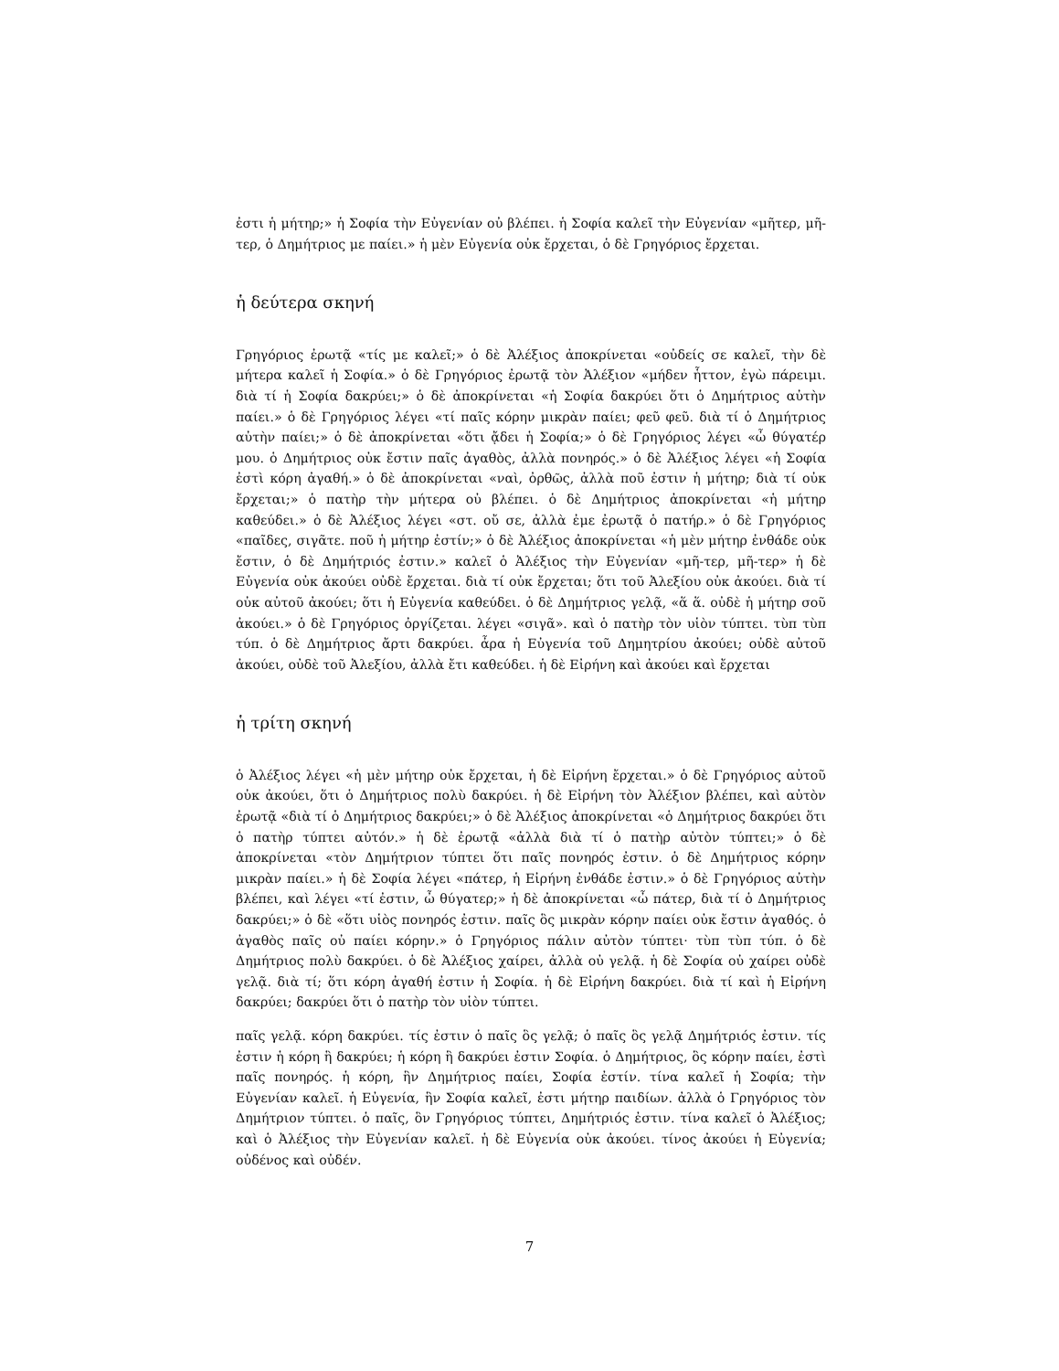ἐστι ἡ μήτηρ;» ἡ Σοφία τὴν Εὐγενίαν οὐ βλέπει. ἡ Σοφία καλεῖ τὴν Εὐγενίαν «μῆτερ, μῆ-τερ, ὁ Δημήτριος με παίει.» ἡ μὲν Εὐγενία οὐκ ἔρχεται, ὁ δὲ Γρηγόριος ἔρχεται.
ἡ δεύτερα σκηνή
Γρηγόριος ἐρωτᾷ «τίς με καλεῖ;» ὁ δὲ Ἀλέξιος ἀποκρίνεται «οὐδείς σε καλεῖ, τὴν δὲ μήτερα καλεῖ ἡ Σοφία.» ὁ δὲ Γρηγόριος ἐρωτᾷ τὸν Ἀλέξιον «μήδεν ἧττον, ἐγὼ πάρειμι. διὰ τί ἡ Σοφία δακρύει;» ὁ δὲ ἀποκρίνεται «ἡ Σοφία δακρύει ὅτι ὁ Δημήτριος αὐτὴν παίει.» ὁ δὲ Γρηγόριος λέγει «τί παῖς κόρην μικρὰν παίει; φεῦ φεῦ. διὰ τί ὁ Δημήτριος αὐτὴν παίει;» ὁ δὲ ἀποκρίνεται «ὅτι ᾄδει ἡ Σοφία;» ὁ δὲ Γρηγόριος λέγει «ὦ θύγατέρ μου. ὁ Δημήτριος οὐκ ἔστιν παῖς ἀγαθὸς, ἀλλὰ πονηρός.» ὁ δὲ Ἀλέξιος λέγει «ἡ Σοφία ἐστὶ κόρη ἀγαθή.» ὁ δὲ ἀποκρίνεται «ναὶ, ὀρθῶς, ἀλλὰ ποῦ ἐστιν ἡ μήτηρ; διὰ τί οὐκ ἔρχεται;» ὁ πατὴρ τὴν μήτερα οὐ βλέπει. ὁ δὲ Δημήτριος ἀποκρίνεται «ἡ μήτηρ καθεύδει.» ὁ δὲ Ἀλέξιος λέγει «στ. οὔ σε, ἀλλὰ ἐμε ἐρωτᾷ ὁ πατήρ.» ὁ δὲ Γρηγόριος «παῖδες, σιγᾶτε. ποῦ ἡ μήτηρ ἐστίν;» ὁ δὲ Ἀλέξιος ἀποκρίνεται «ἡ μὲν μήτηρ ἐνθάδε οὐκ ἔστιν, ὁ δὲ Δημήτριός ἐστιν.» καλεῖ ὁ Ἀλέξιος τὴν Εὐγενίαν «μῆ-τερ, μῆ-τερ» ἡ δὲ Εὐγενία οὐκ ἀκούει οὐδὲ ἔρχεται. διὰ τί οὐκ ἔρχεται; ὅτι τοῦ Ἀλεξίου οὐκ ἀκούει. διὰ τί οὐκ αὐτοῦ ἀκούει; ὅτι ἡ Εὐγενία καθεύδει. ὁ δὲ Δημήτριος γελᾷ, «ἅ ἅ. οὐδὲ ἡ μήτηρ σοῦ ἀκούει.» ὁ δὲ Γρηγόριος ὀργίζεται. λέγει «σιγᾶ». καὶ ὁ πατὴρ τὸν υἱὸν τύπτει. τὺπ τὺπ τύπ. ὁ δὲ Δημήτριος ἄρτι δακρύει. ἆρα ἡ Εὐγενία τοῦ Δημητρίου ἀκούει; οὐδὲ αὐτοῦ ἀκούει, οὐδὲ τοῦ Ἀλεξίου, ἀλλὰ ἔτι καθεύδει. ἡ δὲ Εἰρήνη καὶ ἀκούει καὶ ἔρχεται
ἡ τρίτη σκηνή
ὁ Ἀλέξιος λέγει «ἡ μὲν μήτηρ οὐκ ἔρχεται, ἡ δὲ Εἰρήνη ἔρχεται.» ὁ δὲ Γρηγόριος αὐτοῦ οὐκ ἀκούει, ὅτι ὁ Δημήτριος πολὺ δακρύει. ἡ δὲ Εἰρήνη τὸν Ἀλέξιον βλέπει, καὶ αὐτὸν ἐρωτᾷ «διὰ τί ὁ Δημήτριος δακρύει;» ὁ δὲ Ἀλέξιος ἀποκρίνεται «ὁ Δημήτριος δακρύει ὅτι ὁ πατὴρ τύπτει αὐτόν.» ἡ δὲ ἐρωτᾷ «ἀλλὰ διὰ τί ὁ πατὴρ αὐτὸν τύπτει;» ὁ δὲ ἀποκρίνεται «τὸν Δημήτριον τύπτει ὅτι παῖς πονηρός ἐστιν. ὁ δὲ Δημήτριος κόρην μικρὰν παίει.» ἡ δὲ Σοφία λέγει «πάτερ, ἡ Εἰρήνη ἐνθάδε ἐστιν.» ὁ δὲ Γρηγόριος αὐτὴν βλέπει, καὶ λέγει «τί ἐστιν, ὦ θύγατερ;» ἡ δὲ ἀποκρίνεται «ὦ πάτερ, διὰ τί ὁ Δημήτριος δακρύει;» ὁ δὲ «ὅτι υἱὸς πονηρός ἐστιν. παῖς ὃς μικρὰν κόρην παίει οὐκ ἔστιν ἀγαθός. ὁ ἀγαθὸς παῖς οὐ παίει κόρην.» ὁ Γρηγόριος πάλιν αὐτὸν τύπτει· τὺπ τὺπ τύπ. ὁ δὲ Δημήτριος πολὺ δακρύει. ὁ δὲ Ἀλέξιος χαίρει, ἀλλὰ οὐ γελᾷ. ἡ δὲ Σοφία οὐ χαίρει οὐδὲ γελᾷ. διὰ τί; ὅτι κόρη ἀγαθή ἐστιν ἡ Σοφία. ἡ δὲ Εἰρήνη δακρύει. διὰ τί καὶ ἡ Εἰρήνη δακρύει; δακρύει ὅτι ὁ πατὴρ τὸν υἱὸν τύπτει.
παῖς γελᾷ. κόρη δακρύει. τίς ἐστιν ὁ παῖς ὃς γελᾷ; ὁ παῖς ὃς γελᾷ Δημήτριός ἐστιν. τίς ἐστιν ἡ κόρη ἣ δακρύει; ἡ κόρη ἣ δακρύει ἐστιν Σοφία. ὁ Δημήτριος, ὃς κόρην παίει, ἐστὶ παῖς πονηρός. ἡ κόρη, ἣν Δημήτριος παίει, Σοφία ἐστίν. τίνα καλεῖ ἡ Σοφία; τὴν Εὐγενίαν καλεῖ. ἡ Εὐγενία, ἣν Σοφία καλεῖ, ἐστι μήτηρ παιδίων. ἀλλὰ ὁ Γρηγόριος τὸν Δημήτριον τύπτει. ὁ παῖς, ὃν Γρηγόριος τύπτει, Δημήτριός ἐστιν. τίνα καλεῖ ὁ Ἀλέξιος; καὶ ὁ Ἀλέξιος τὴν Εὐγενίαν καλεῖ. ἡ δὲ Εὐγενία οὐκ ἀκούει. τίνος ἀκούει ἡ Εὐγενία; οὐδένος καὶ οὐδέν.
7